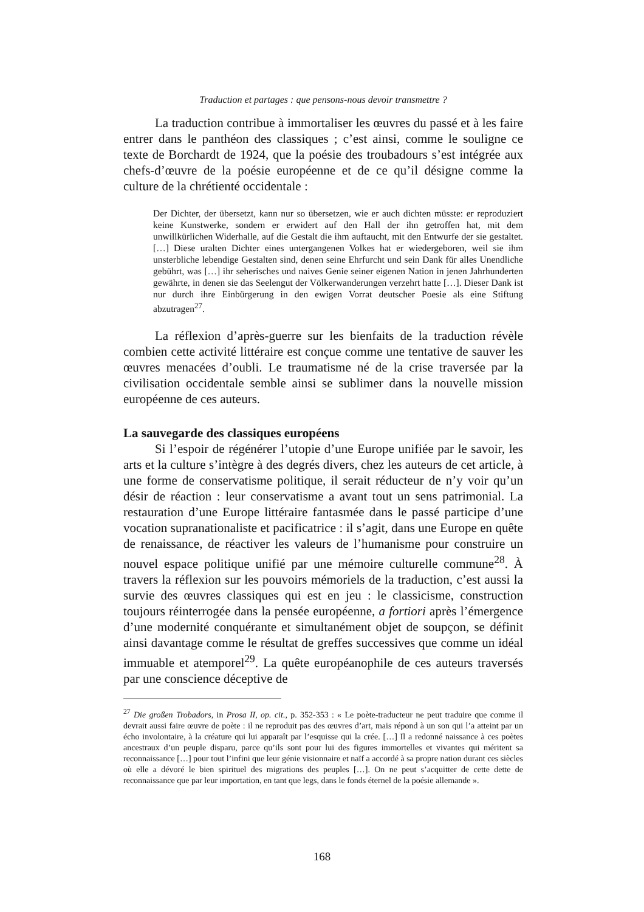Traduction et partages : que pensons-nous devoir transmettre ?
La traduction contribue à immortaliser les œuvres du passé et à les faire entrer dans le panthéon des classiques ; c’est ainsi, comme le souligne ce texte de Borchardt de 1924, que la poésie des troubadours s’est intégrée aux chefs-d’œuvre de la poésie européenne et de ce qu’il désigne comme la culture de la chrétienté occidentale :
Der Dichter, der übersetzt, kann nur so übersetzen, wie er auch dichten müsste: er reproduziert keine Kunstwerke, sondern er erwidert auf den Hall der ihn getroffen hat, mit dem unwillkürlichen Widerhalle, auf die Gestalt die ihm auftaucht, mit den Entwurfe der sie gestaltet. […] Diese uralten Dichter eines untergangenen Volkes hat er wiedergeboren, weil sie ihm unsterbliche lebendige Gestalten sind, denen seine Ehrfurcht und sein Dank für alles Unendliche gebührt, was […] ihr seherisches und naives Genie seiner eigenen Nation in jenen Jahrhunderten gewährte, in denen sie das Seelengut der Völkerwanderungen verzehrt hatte […]. Dieser Dank ist nur durch ihre Einbürgerung in den ewigen Vorrat deutscher Poesie als eine Stiftung abzutragen<sup>27</sup>.
La réflexion d’après-guerre sur les bienfaits de la traduction révèle combien cette activité littéraire est conçue comme une tentative de sauver les œuvres menacées d’oubli. Le traumatisme né de la crise traversée par la civilisation occidentale semble ainsi se sublimer dans la nouvelle mission européenne de ces auteurs.
La sauvegarde des classiques européens
Si l’espoir de régénérer l’utopie d’une Europe unifiée par le savoir, les arts et la culture s’intègre à des degrés divers, chez les auteurs de cet article, à une forme de conservatisme politique, il serait réducteur de n’y voir qu’un désir de réaction : leur conservatisme a avant tout un sens patrimonial. La restauration d’une Europe littéraire fantasmée dans le passé participe d’une vocation supranationaliste et pacificatrice : il s’agit, dans une Europe en quête de renaissance, de réactiver les valeurs de l’humanisme pour construire un nouvel espace politique unifié par une mémoire culturelle commune<sup>28</sup>. À travers la réflexion sur les pouvoirs mémoriels de la traduction, c’est aussi la survie des œuvres classiques qui est en jeu : le classicisme, construction toujours réinterrogée dans la pensée européenne, a fortiori après l’émergence d’une modernité conquérante et simultanément objet de soupçon, se définit ainsi davantage comme le résultat de greffes successives que comme un idéal immuable et atemporel<sup>29</sup>. La quête européanophile de ces auteurs traversés par une conscience déceptive de
<sup>27</sup> Die großen Trobadors, in Prosa II, op. cit., p. 352-353 : « Le poète-traducteur ne peut traduire que comme il devrait aussi faire œuvre de poète : il ne reproduit pas des œuvres d’art, mais répond à un son qui l’a atteint par un écho involontaire, à la créature qui lui apparaît par l’esquisse qui la crée. […] Il a redonné naissance à ces poètes ancestraux d’un peuple disparu, parce qu’ils sont pour lui des figures immortelles et vivantes qui méritent sa reconnaissance […] pour tout l’infini que leur génie visionnaire et naïf a accordé à sa propre nation durant ces siècles où elle a dévoré le bien spirituel des migrations des peuples […]. On ne peut s’acquitter de cette dette de reconnaissance que par leur importation, en tant que legs, dans le fonds éternel de la poésie allemande ».
168